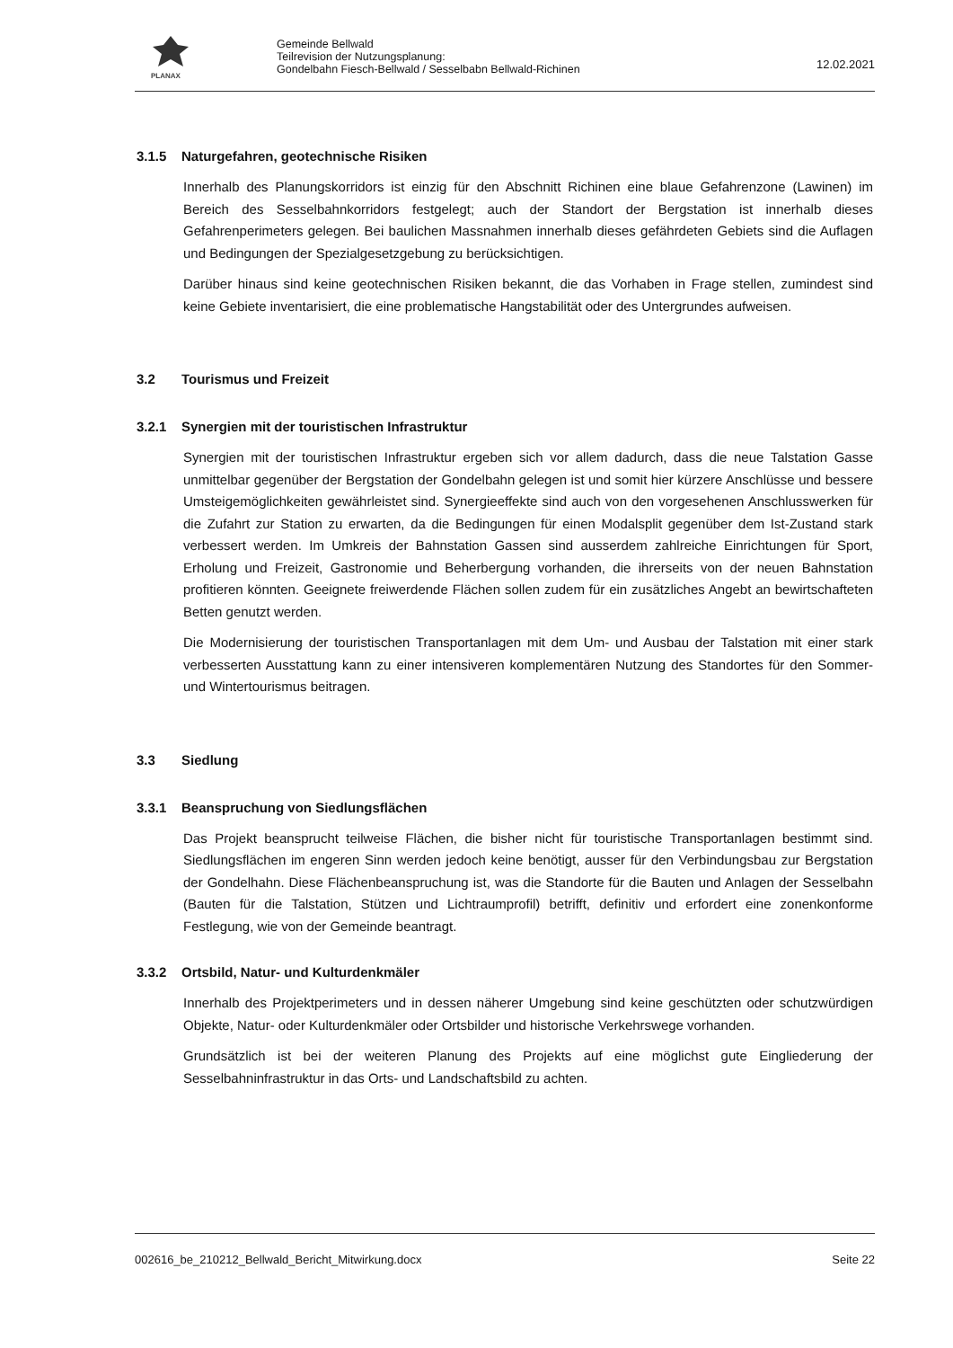PLANAX
Gemeinde Bellwald
Teilrevision der Nutzungsplanung:
Gondelbahn Fiesch-Bellwald / Sesselbabn Bellwald-Richinen
12.02.2021
3.1.5 Naturgefahren, geotechnische Risiken
Innerhalb des Planungskorridors ist einzig für den Abschnitt Richinen eine blaue Gefahrenzone (Lawinen) im Bereich des Sesselbahnkorridors festgelegt; auch der Standort der Bergstation ist innerhalb dieses Gefahrenperimeters gelegen. Bei baulichen Massnahmen innerhalb dieses gefährdeten Gebiets sind die Auflagen und Bedingungen der Spezialgesetzgebung zu berücksichtigen.
Darüber hinaus sind keine geotechnischen Risiken bekannt, die das Vorhaben in Frage stellen, zumindest sind keine Gebiete inventarisiert, die eine problematische Hangstabilität oder des Untergrundes aufweisen.
3.2 Tourismus und Freizeit
3.2.1 Synergien mit der touristischen Infrastruktur
Synergien mit der touristischen Infrastruktur ergeben sich vor allem dadurch, dass die neue Talstation Gasse unmittelbar gegenüber der Bergstation der Gondelbahn gelegen ist und somit hier kürzere Anschlüsse und bessere Umsteigemöglichkeiten gewährleistet sind. Synergieeffekte sind auch von den vorgesehenen Anschlusswerken für die Zufahrt zur Station zu erwarten, da die Bedingungen für einen Modalsplit gegenüber dem Ist-Zustand stark verbessert werden. Im Umkreis der Bahnstation Gassen sind ausserdem zahlreiche Einrichtungen für Sport, Erholung und Freizeit, Gastronomie und Beherbergung vorhanden, die ihrerseits von der neuen Bahnstation profitieren könnten. Geeignete freiwerdende Flächen sollen zudem für ein zusätzliches Angebt an bewirtschafteten Betten genutzt werden.
Die Modernisierung der touristischen Transportanlagen mit dem Um- und Ausbau der Talstation mit einer stark verbesserten Ausstattung kann zu einer intensiveren komplementären Nutzung des Standortes für den Sommer- und Wintertourismus beitragen.
3.3 Siedlung
3.3.1 Beanspruchung von Siedlungsflächen
Das Projekt beansprucht teilweise Flächen, die bisher nicht für touristische Transportanlagen bestimmt sind. Siedlungsflächen im engeren Sinn werden jedoch keine benötigt, ausser für den Verbindungsbau zur Bergstation der Gondelhahn. Diese Flächenbeanspruchung ist, was die Standorte für die Bauten und Anlagen der Sesselbahn (Bauten für die Talstation, Stützen und Lichtraumprofil) betrifft, definitiv und erfordert eine zonenkonforme Festlegung, wie von der Gemeinde beantragt.
3.3.2 Ortsbild, Natur- und Kulturdenkmäler
Innerhalb des Projektperimeters und in dessen näherer Umgebung sind keine geschützten oder schutzwürdigen Objekte, Natur- oder Kulturdenkmäler oder Ortsbilder und historische Verkehrswege vorhanden.
Grundsätzlich ist bei der weiteren Planung des Projekts auf eine möglichst gute Eingliederung der Sesselbahninfrastruktur in das Orts- und Landschaftsbild zu achten.
002616_be_210212_Bellwald_Bericht_Mitwirkung.docx Seite 22